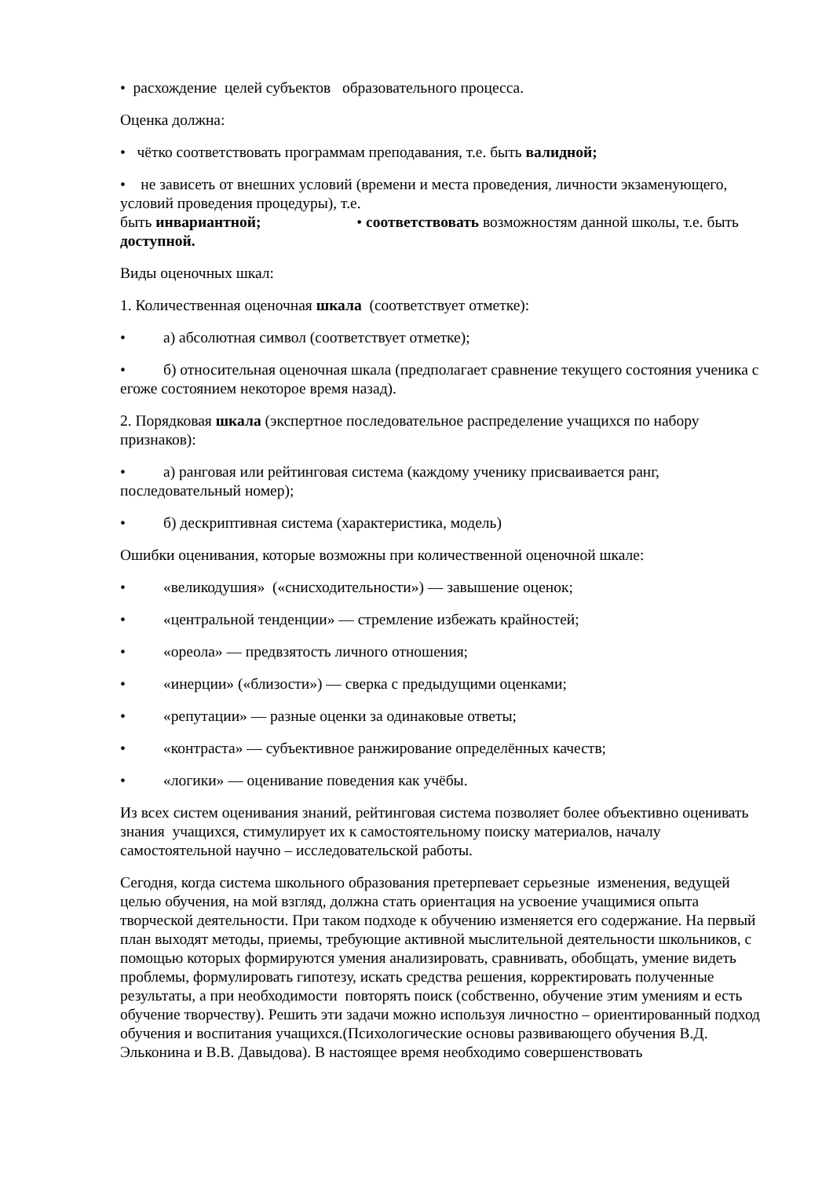• расхождение целей субъектов образовательного процесса.
Оценка должна:
• чётко соответствовать программам преподавания, т.е. быть валидной;
• не зависеть от внешних условий (времени и места проведения, личности экзаменующего, условий проведения процедуры), т.е.
быть инвариантной; • соответствовать возможностям данной школы, т.е. быть доступной.
Виды оценочных шкал:
1. Количественная оценочная шкала (соответствует отметке):
• а) абсолютная символ (соответствует отметке);
• б) относительная оценочная шкала (предполагает сравнение текущего состояния ученика с егоже состоянием некоторое время назад).
2. Порядковая шкала (экспертное последовательное распределение учащихся по набору признаков):
• а) ранговая или рейтинговая система (каждому ученику присваивается ранг, последовательный номер);
• б) дескриптивная система (характеристика, модель)
Ошибки оценивания, которые возможны при количественной оценочной шкале:
• «великодушия» («снисходительности») — завышение оценок;
• «центральной тенденции» — стремление избежать крайностей;
• «ореола» — предвзятость личного отношения;
• «инерции» («близости») — сверка с предыдущими оценками;
• «репутации» — разные оценки за одинаковые ответы;
• «контраста» — субъективное ранжирование определённых качеств;
• «логики» — оценивание поведения как учёбы.
Из всех систем оценивания знаний, рейтинговая система позволяет более объективно оценивать знания учащихся, стимулирует их к самостоятельному поиску материалов, началу самостоятельной научно – исследовательской работы.
Сегодня, когда система школьного образования претерпевает серьезные изменения, ведущей целью обучения, на мой взгляд, должна стать ориентация на усвоение учащимися опыта творческой деятельности. При таком подходе к обучению изменяется его содержание. На первый план выходят методы, приемы, требующие активной мыслительной деятельности школьников, с помощью которых формируются умения анализировать, сравнивать, обобщать, умение видеть проблемы, формулировать гипотезу, искать средства решения, корректировать полученные результаты, а при необходимости повторять поиск (собственно, обучение этим умениям и есть обучение творчеству). Решить эти задачи можно используя личностно – ориентированный подход обучения и воспитания учащихся.(Психологические основы развивающего обучения В.Д. Эльконина и В.В. Давыдова). В настоящее время необходимо совершенствовать